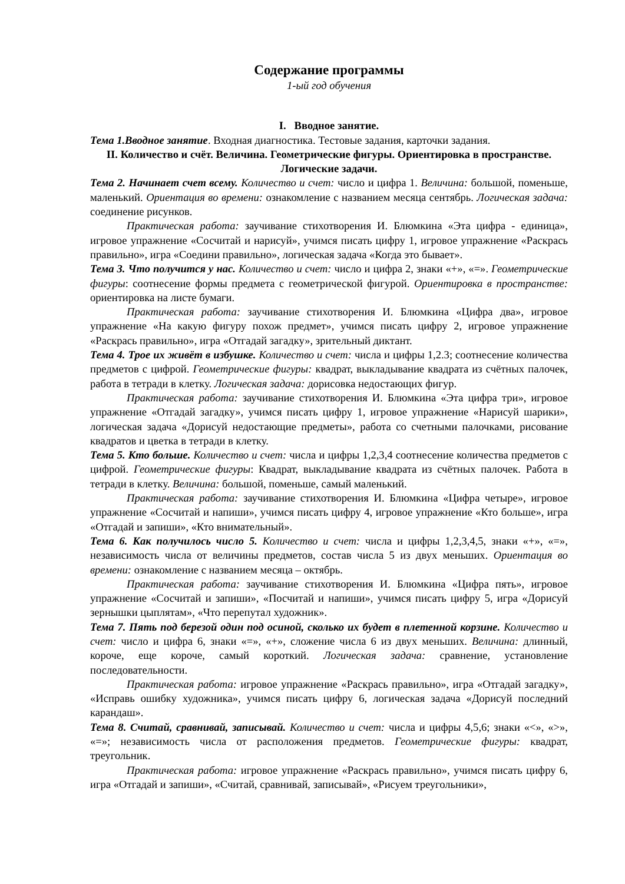Содержание программы
1-ый год обучения
I. Вводное занятие.
Тема 1.Вводное занятие. Входная диагностика. Тестовые задания, карточки задания.
II. Количество и счёт. Величина. Геометрические фигуры. Ориентировка в пространстве. Логические задачи.
Тема 2. Начинает счет всему. Количество и счет: число и цифра 1. Величина: большой, поменьше, маленький. Ориентация во времени: ознакомление с названием месяца сентябрь. Логическая задача: соединение рисунков.
Практическая работа: заучивание стихотворения И. Блюмкина «Эта цифра - единица», игровое упражнение «Сосчитай и нарисуй», учимся писать цифру 1, игровое упражнение «Раскрась правильно», игра «Соедини правильно», логическая задача «Когда это бывает».
Тема 3. Что получится у нас. Количество и счет: число и цифра 2, знаки «+», «=». Геометрические фигуры: соотнесение формы предмета с геометрической фигурой. Ориентировка в пространстве: ориентировка на листе бумаги.
Практическая работа: заучивание стихотворения И. Блюмкина «Цифра два», игровое упражнение «На какую фигуру похож предмет», учимся писать цифру 2, игровое упражнение «Раскрась правильно», игра «Отгадай загадку», зрительный диктант.
Тема 4. Трое их живёт в избушке. Количество и счет: числа и цифры 1,2.3; соотнесение количества предметов с цифрой. Геометрические фигуры: квадрат, выкладывание квадрата из счётных палочек, работа в тетради в клетку. Логическая задача: дорисовка недостающих фигур.
Практическая работа: заучивание стихотворения И. Блюмкина «Эта цифра три», игровое упражнение «Отгадай загадку», учимся писать цифру 1, игровое упражнение «Нарисуй шарики», логическая задача «Дорисуй недостающие предметы», работа со счетными палочками, рисование квадратов и цветка в тетради в клетку.
Тема 5. Кто больше. Количество и счет: числа и цифры 1,2,3,4 соотнесение количества предметов с цифрой. Геометрические фигуры: Квадрат, выкладывание квадрата из счётных палочек. Работа в тетради в клетку. Величина: большой, поменьше, самый маленький.
Практическая работа: заучивание стихотворения И. Блюмкина «Цифра четыре», игровое упражнение «Сосчитай и напиши», учимся писать цифру 4, игровое упражнение «Кто больше», игра «Отгадай и запиши», «Кто внимательный».
Тема 6. Как получилось число 5. Количество и счет: числа и цифры 1,2,3,4,5, знаки «+», «=», независимость числа от величины предметов, состав числа 5 из двух меньших. Ориентация во времени: ознакомление с названием месяца – октябрь.
Практическая работа: заучивание стихотворения И. Блюмкина «Цифра пять», игровое упражнение «Сосчитай и запиши», «Посчитай и напиши», учимся писать цифру 5, игра «Дорисуй зернышки цыплятам», «Что перепутал художник».
Тема 7. Пять под березой один под осиной, сколько их будет в плетенной корзине. Количество и счет: число и цифра 6, знаки «=», «+», сложение числа 6 из двух меньших. Величина: длинный, короче, еще короче, самый короткий. Логическая задача: сравнение, установление последовательности.
Практическая работа: игровое упражнение «Раскрась правильно», игра «Отгадай загадку», «Исправь ошибку художника», учимся писать цифру 6, логическая задача «Дорисуй последний карандаш».
Тема 8. Считай, сравнивай, записывай. Количество и счет: числа и цифры 4,5,6; знаки «<», «>», «=»; независимость числа от расположения предметов. Геометрические фигуры: квадрат, треугольник.
Практическая работа: игровое упражнение «Раскрась правильно», учимся писать цифру 6, игра «Отгадай и запиши», «Считай, сравнивай, записывай», «Рисуем треугольники»,